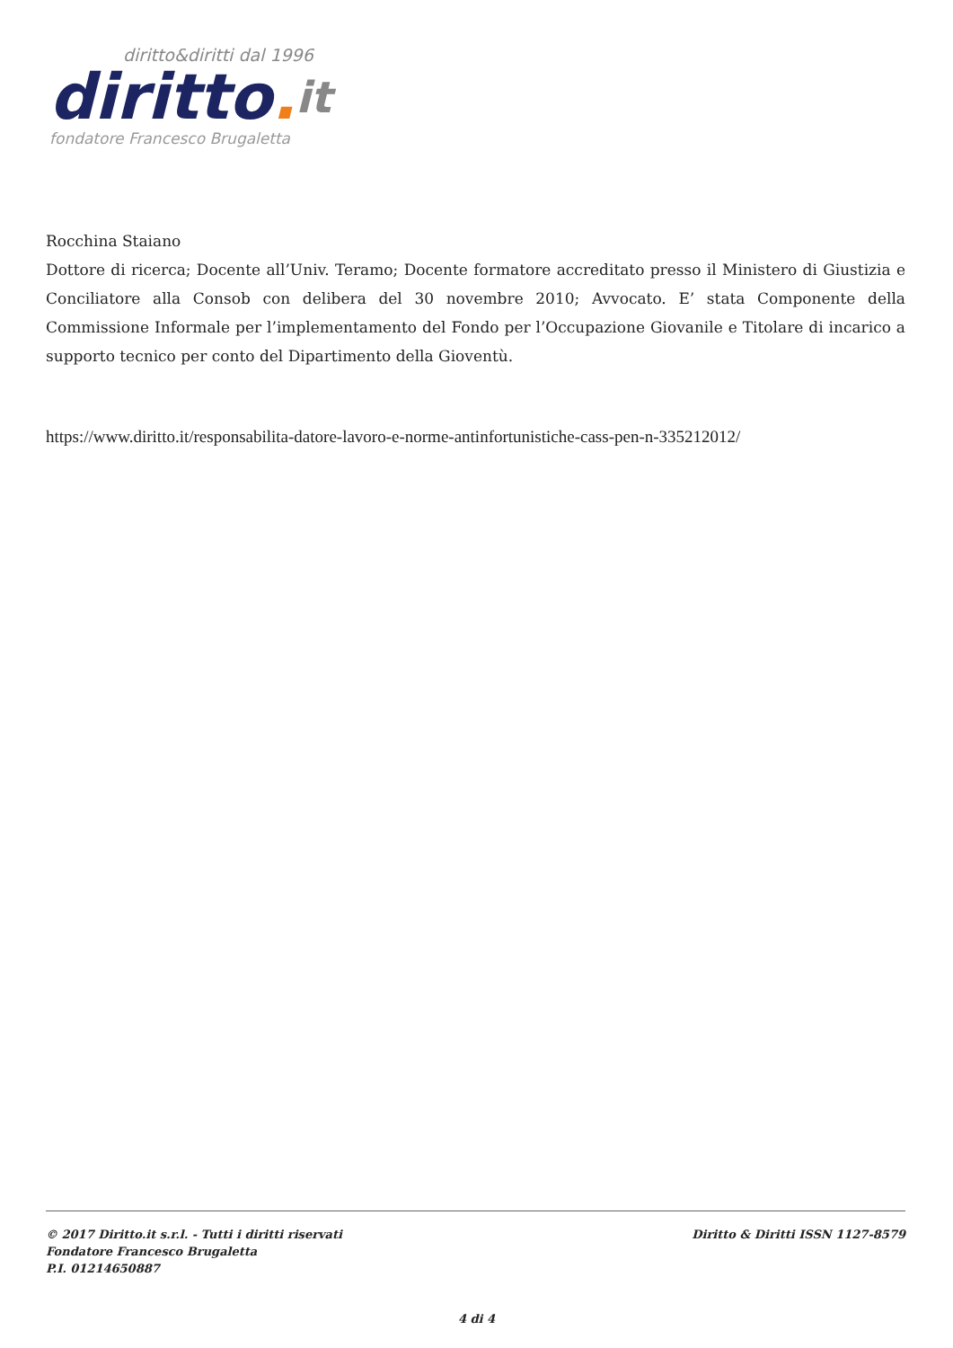diritto&diritti dal 1996
diritto. it
fondatore Francesco Brugaletta
Rocchina Staiano
Dottore di ricerca; Docente all’Univ. Teramo; Docente formatore accreditato presso il Ministero di Giustizia e Conciliatore alla Consob con delibera del 30 novembre 2010; Avvocato. E’ stata Componente della Commissione Informale per l’implementamento del Fondo per l’Occupazione Giovanile e Titolare di incarico a supporto tecnico per conto del Dipartimento della Gioventù.
https://www.diritto.it/responsabilita-datore-lavoro-e-norme-antinfortunistiche-cass-pen-n-335212012/
© 2017 Diritto.it s.r.l. - Tutti i diritti riservati
Fondatore Francesco Brugaletta
P.I. 01214650887
Diritto & Diritti ISSN 1127-8579
4 di 4